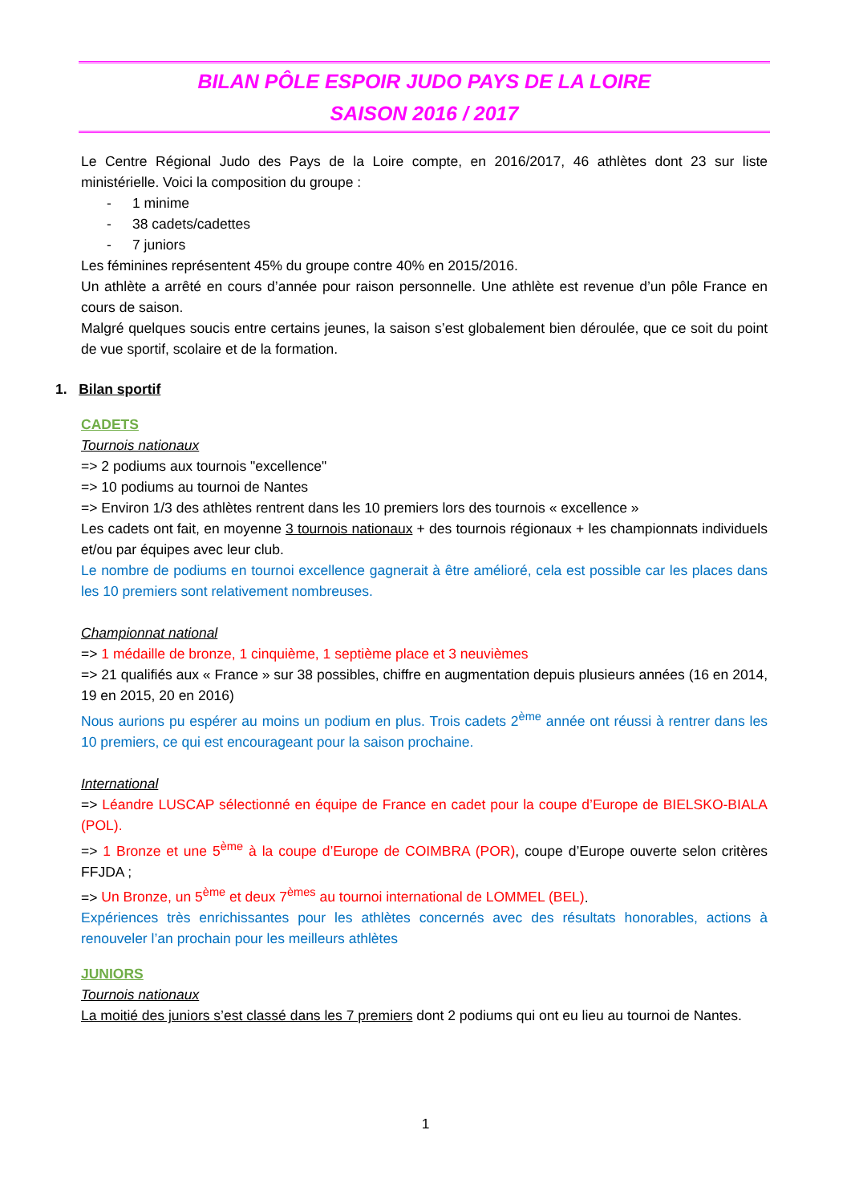BILAN PÔLE ESPOIR JUDO PAYS DE LA LOIRE
SAISON 2016 / 2017
Le Centre Régional Judo des Pays de la Loire compte, en 2016/2017, 46 athlètes dont 23 sur liste ministérielle. Voici la composition du groupe :
- 1 minime
- 38 cadets/cadettes
- 7 juniors
Les féminines représentent 45% du groupe contre 40% en 2015/2016.
Un athlète a arrêté en cours d’année pour raison personnelle. Une athlète est revenue d’un pôle France en cours de saison.
Malgré quelques soucis entre certains jeunes, la saison s’est globalement bien déroulée, que ce soit du point de vue sportif, scolaire et de la formation.
1. Bilan sportif
CADETS
Tournois nationaux
=> 2 podiums aux tournois "excellence"
=> 10 podiums au tournoi de Nantes
=> Environ 1/3 des athlètes rentrent dans les 10 premiers lors des tournois « excellence »
Les cadets ont fait, en moyenne 3 tournois nationaux + des tournois régionaux + les championnats individuels et/ou par équipes avec leur club.
Le nombre de podiums en tournoi excellence gagnerait à être amélioré, cela est possible car les places dans les 10 premiers sont relativement nombreuses.
Championnat national
=> 1 médaille de bronze, 1 cinquième, 1 septième place et 3 neuvièmes
=> 21 qualifiés aux « France » sur 38 possibles, chiffre en augmentation depuis plusieurs années (16 en 2014, 19 en 2015, 20 en 2016)
Nous aurions pu espérer au moins un podium en plus. Trois cadets 2<sup>ème</sup> année ont réussi à rentrer dans les 10 premiers, ce qui est encourageant pour la saison prochaine.
International
=> Léandre LUSCAP sélectionné en équipe de France en cadet pour la coupe d’Europe de BIELSKO-BIALA (POL).
=> 1 Bronze et une 5<sup>ème</sup> à la coupe d’Europe de COIMBRA (POR), coupe d’Europe ouverte selon critères FFJDA ;
=> Un Bronze, un 5<sup>ème</sup> et deux 7<sup>èmes</sup> au tournoi international de LOMMEL (BEL).
Expériences très enrichissantes pour les athlètes concernés avec des résultats honorables, actions à renouveler l’an prochain pour les meilleurs athlètes
JUNIORS
Tournois nationaux
La moitié des juniors s’est classé dans les 7 premiers dont 2 podiums qui ont eu lieu au tournoi de Nantes.
1